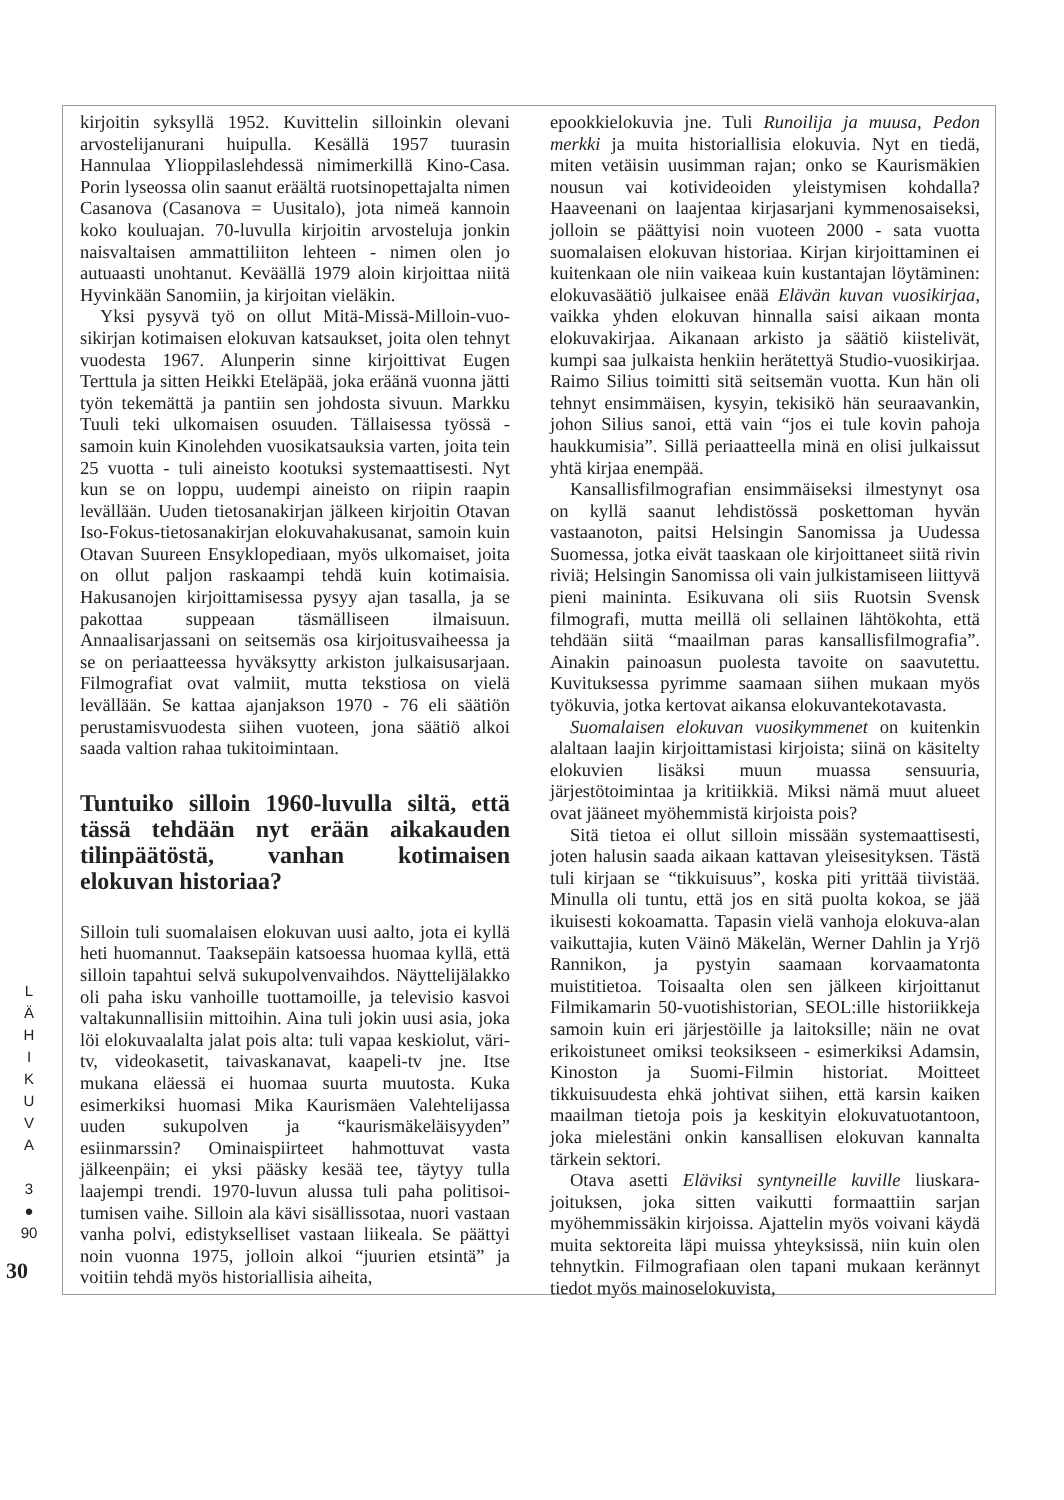kirjoitin syksyllä 1952. Kuvittelin silloinkin olevani arvostelijanurani huipulla. Kesällä 1957 tuurasin Hannulaa Ylioppilaslehdessä nimimerkillä Kino-Casa. Porin lyseossa olin saanut eräältä ruotsin­opettajalta nimen Casanova (Casanova = Uusitalo), jota nimeä kannoin koko kouluajan. 70-luvulla kir­joitin arvosteluja jonkin naisvaltaisen ammattiliiton lehteen - nimen olen jo autuaasti unohtanut. Keväällä 1979 aloin kirjoittaa niitä Hyvinkään Sano­miin, ja kirjoitan vieläkin.
Yksi pysyvä työ on ollut Mitä-Missä-Milloin-vuo­sikirjan kotimaisen elokuvan katsaukset, joita olen tehnyt vuodesta 1967. Alunperin sinne kirjoittivat Eugen Terttula ja sitten Heikki Eteläpää, joka eräänä vuonna jätti työn tekemättä ja pantiin sen johdosta sivuun. Markku Tuuli teki ulkomaisen osuuden. Tällaisessa työssä - samoin kuin Kinoleh­den vuosikatsauksia varten, joita tein 25 vuotta - tuli aineisto kootuksi systemaattisesti. Nyt kun se on loppu, uudempi aineisto on riipin raapin levällään. Uuden tietosanakirjan jälkeen kirjoitin Otavan Iso-Fokus-tietosanakirjan elokuvahakusanat, samoin kuin Otavan Suureen Ensyklopediaan, myös ulko­maiset, joita on ollut paljon raskaampi tehdä kuin kotimaisia. Hakusanojen kirjoittamisessa pysyy ajan tasalla, ja se pakottaa suppeaan täsmälliseen ilmai­suun. Annaalisarjassani on seitsemäs osa kirjoitus­vaiheessa ja se on periaatteessa hyväksytty arkis­ton julkaisusarjaan. Filmografiat ovat valmiit, mutta tekstiosa on vielä levällään. Se kattaa ajanjakson 1970 - 76 eli säätiön perustamisvuodesta siihen vuo­teen, jona säätiö alkoi saada valtion rahaa tukitoi­mintaan.
Tuntuiko silloin 1960-luvulla siltä, että tässä tehdään nyt erään aikakau­den tilinpäätöstä, vanhan kotimaisen elokuvan historiaa?
Silloin tuli suomalaisen elokuvan uusi aalto, jota ei kyllä heti huomannut. Taaksepäin katsoessa huo­maa kyllä, että silloin tapahtui selvä sukupolven­vaihdos. Näyttelijälakko oli paha isku vanhoille tuottamoille, ja televisio kasvoi valtakunnallisiin mit­toihin. Aina tuli jokin uusi asia, joka löi elokuva­alalta jalat pois alta: tuli vapaa keskiolut, väri-tv, videokasetit, taivaskanavat, kaapeli-tv jne. Itse mukana eläessä ei huomaa suurta muutosta. Kuka esimerkiksi huomasi Mika Kaurismäen Valehtelijas­sa uuden sukupolven ja “kaurismäkeläisyyden” esiinmarssin? Ominaispiirteet hahmottuvat vasta jälkeenpäin; ei yksi pääsky kesää tee, täytyy tulla laajempi trendi. 1970-luvun alussa tuli paha politisoi­tumisen vaihe. Silloin ala kävi sisällissotaa, nuori vastaan vanha polvi, edistykselliset vastaan liikeala. Se päättyi noin vuonna 1975, jolloin alkoi “juurien etsintä” ja voitiin tehdä myös historiallisia aiheita,
epookkielokuvia jne. Tuli Runoilija ja muusa, Pe­don merkki ja muita historiallisia elokuvia. Nyt en tiedä, miten vetäisin uusimman rajan; onko se Kau­rismäkien nousun vai kotivideoiden yleistymisen kohdalla? Haaveenani on laajentaa kirjasarjani kymmenosaiseksi, jolloin se päättyisi noin vuoteen 2000 - sata vuotta suomalaisen elokuvan historiaa. Kirjan kirjoittaminen ei kuitenkaan ole niin vaikeaa kuin kustantajan löytäminen: elokuvasäätiö julkai­see enää Elävän kuvan vuosikirjaa, vaikka yhden elokuvan hinnalla saisi aikaan monta elokuvakirjaa. Aikanaan arkisto ja säätiö kiistelivät, kumpi saa jul­kaista henkiin herätettyä Studio-vuosikirjaa. Raimo Silius toimitti sitä seitsemän vuotta. Kun hän oli teh­nyt ensimmäisen, kysyin, tekisikö hän seuraavan­kin, johon Silius sanoi, että vain “jos ei tule kovin pahoja haukkumisia”. Sillä periaatteella minä en oli­si julkaissut yhtä kirjaa enempää.
Kansallisfilmografian ensimmäiseksi ilmestynyt osa on kyllä saanut lehdistössä poskettoman hyvän vastaanoton, paitsi Helsingin Sanomissa ja Uudessa Suomessa, jotka eivät taaskaan ole kirjoittaneet siitä rivin riviä; Helsingin Sanomissa oli vain julkistami­seen liittyvä pieni maininta. Esikuvana oli siis Ruot­sin Svensk filmografi, mutta meillä oli sellainen lähtökohta, että tehdään siitä “maailman paras kan­sallisfilmografia”. Ainakin painoasun puolesta ta­voite on saavutettu. Kuvituksessa pyrimme saa­maan siihen mukaan myös työkuvia, jotka kertovat aikansa elokuvantekotavasta.
Suomalaisen elokuvan vuosikymmenet on kui­tenkin alaltaan laajin kirjoittamistasi kirjoista; siinä on käsitelty elokuvien lisäksi muun muassa sensuu­ria, järjestötoimintaa ja kritiikkiä. Miksi nämä muut alueet ovat jääneet myöhemmistä kirjoista pois?
Sitä tietoa ei ollut silloin missään systemaattisesti, joten halusin saada aikaan kattavan yleisesityksen. Tästä tuli kirjaan se “tikkuisuus”, koska piti yrittää tiivistää. Minulla oli tuntu, että jos en sitä puolta kokoa, se jää ikuisesti kokoamatta. Tapasin vielä vanhoja elokuva-alan vaikuttajia, kuten Väinö Mäkelän, Werner Dahlin ja Yrjö Rannikon, ja pys­tyin saamaan korvaamatonta muistitietoa. Toisaalta olen sen jälkeen kirjoittanut Filmikamarin 50-vuoti­shistorian, SEOL:ille historiikkeja samoin kuin eri järjestöille ja laitoksille; näin ne ovat erikoistuneet omiksi teoksikseen - esimerkiksi Adamsin, Kinos­ton ja Suomi-Filmin historiat. Moitteet tikkuisuudes­ta ehkä johtivat siihen, että karsin kaiken maailman tietoja pois ja keskityin elokuvatuotantoon, joka mielestäni onkin kansallisen elokuvan kannalta tärkein sektori.
Otava asetti Eläviksi syntyneille kuville liuskara­joituksen, joka sitten vaikutti formaattiin sarjan myöhemmissäkin kirjoissa. Ajattelin myös voivani käydä muita sektoreita läpi muissa yhteyksissä, niin kuin olen tehnytkin. Filmografiaan olen tapani mukaan kerännyt tiedot myös mainoselokuvista,
L
Ä
H
I
K
U
V
A
3
●
90
30